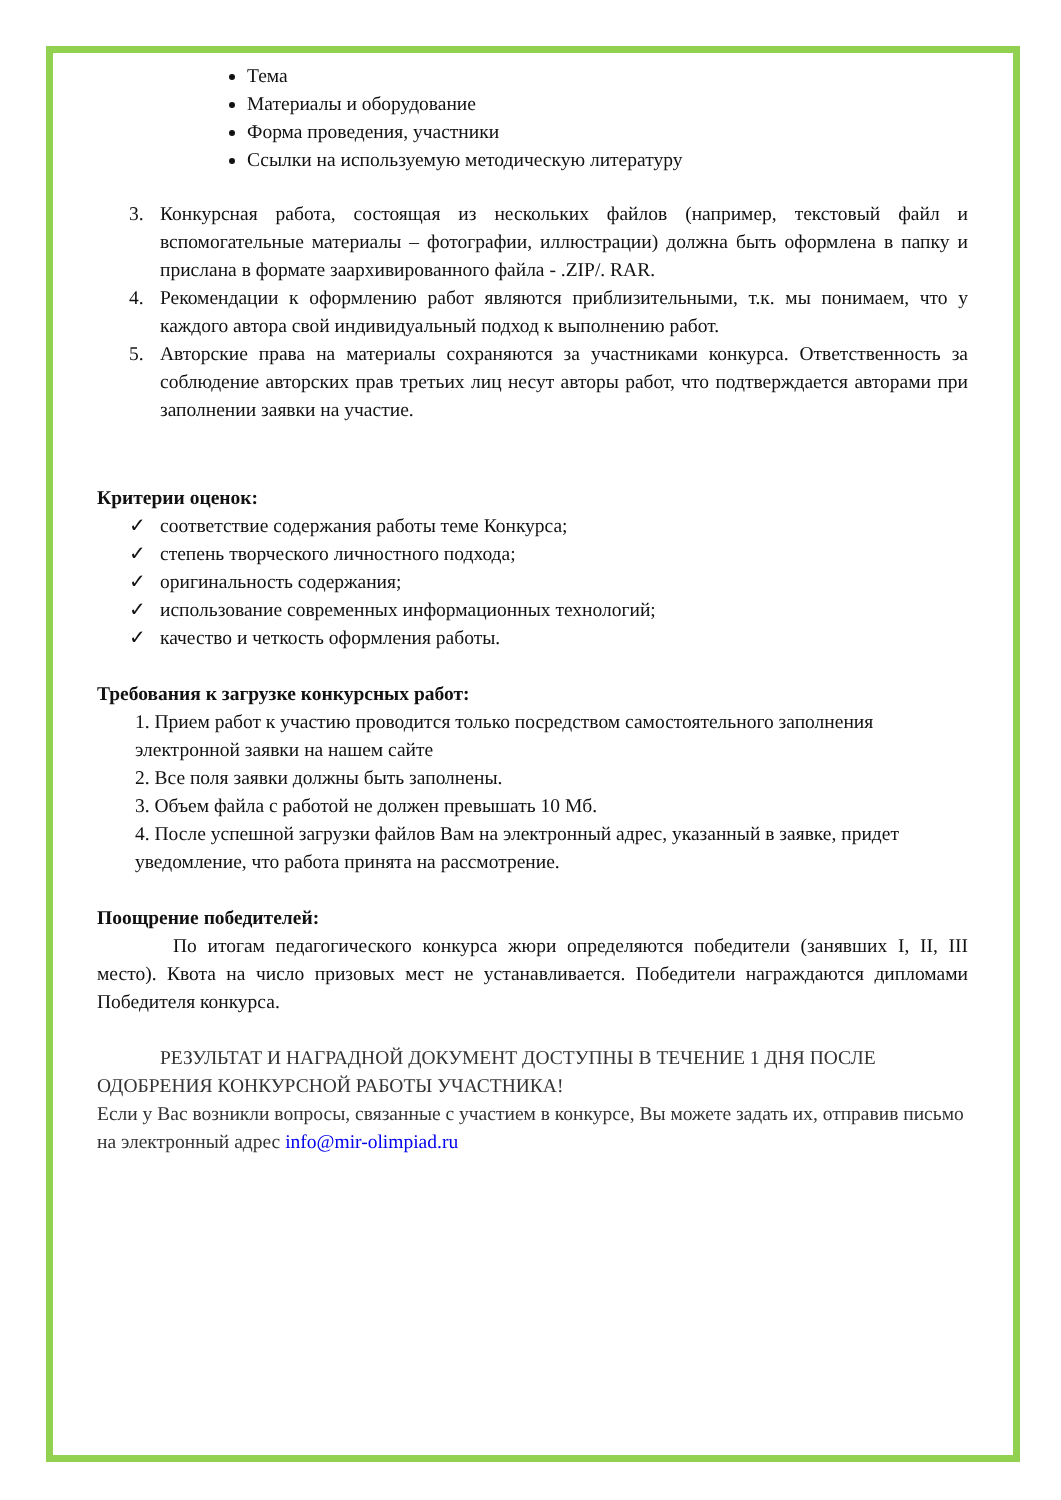Тема
Материалы и оборудование
Форма проведения, участники
Ссылки на используемую методическую литературу
3. Конкурсная работа, состоящая из нескольких файлов (например, текстовый файл и вспомогательные материалы – фотографии, иллюстрации) должна быть оформлена в папку и прислана в формате заархивированного файла - .ZIP/. RAR.
4. Рекомендации к оформлению работ являются приблизительными, т.к. мы понимаем, что у каждого автора свой индивидуальный подход к выполнению работ.
5. Авторские права на материалы сохраняются за участниками конкурса. Ответственность за соблюдение авторских прав третьих лиц несут авторы работ, что подтверждается авторами при заполнении заявки на участие.
Критерии оценок:
✓ соответствие содержания работы теме Конкурса;
✓ степень творческого личностного подхода;
✓ оригинальность содержания;
✓ использование современных информационных технологий;
✓ качество и четкость оформления работы.
Требования к загрузке конкурсных работ:
1. Прием работ к участию проводится только посредством самостоятельного заполнения электронной заявки на нашем сайте
2. Все поля заявки должны быть заполнены.
3. Объем файла с работой не должен превышать 10 Мб.
4. После успешной загрузки файлов Вам на электронный адрес, указанный в заявке, придет уведомление, что работа принята на рассмотрение.
Поощрение победителей:
По итогам педагогического конкурса жюри определяются победители (занявших I, II, III место). Квота на число призовых мест не устанавливается. Победители награждаются дипломами Победителя конкурса.
РЕЗУЛЬТАТ И НАГРАДНОЙ ДОКУМЕНТ ДОСТУПНЫ В ТЕЧЕНИЕ 1 ДНЯ ПОСЛЕ ОДОБРЕНИЯ КОНКУРСНОЙ РАБОТЫ УЧАСТНИКА!
Если у Вас возникли вопросы, связанные с участием в конкурсе, Вы можете задать их, отправив письмо на электронный адрес info@mir-olimpiad.ru